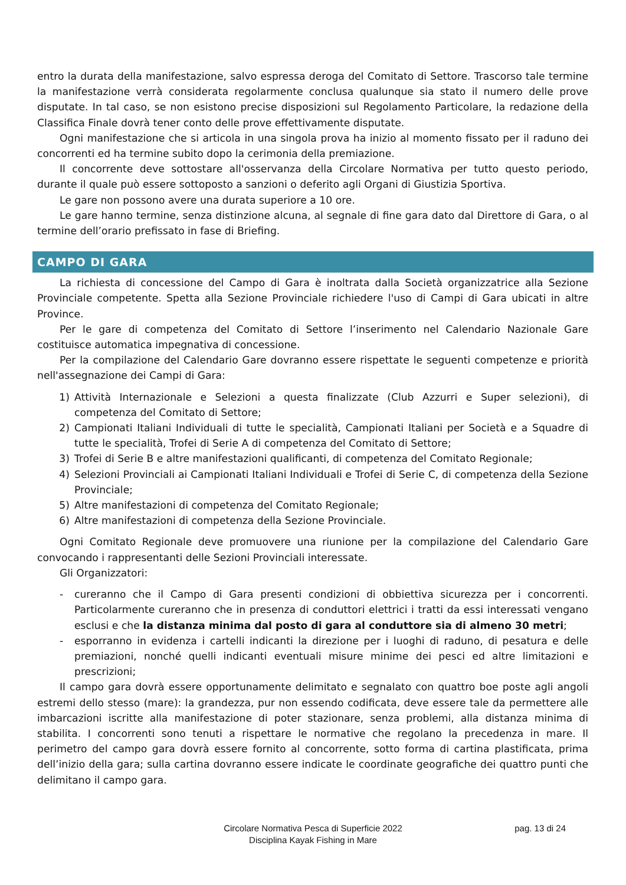entro la durata della manifestazione, salvo espressa deroga del Comitato di Settore. Trascorso tale termine la manifestazione verrà considerata regolarmente conclusa qualunque sia stato il numero delle prove disputate. In tal caso, se non esistono precise disposizioni sul Regolamento Particolare, la redazione della Classifica Finale dovrà tener conto delle prove effettivamente disputate.
Ogni manifestazione che si articola in una singola prova ha inizio al momento fissato per il raduno dei concorrenti ed ha termine subito dopo la cerimonia della premiazione.
Il concorrente deve sottostare all'osservanza della Circolare Normativa per tutto questo periodo, durante il quale può essere sottoposto a sanzioni o deferito agli Organi di Giustizia Sportiva.
Le gare non possono avere una durata superiore a 10 ore.
Le gare hanno termine, senza distinzione alcuna, al segnale di fine gara dato dal Direttore di Gara, o al termine dell’orario prefissato in fase di Briefing.
CAMPO DI GARA
La richiesta di concessione del Campo di Gara è inoltrata dalla Società organizzatrice alla Sezione Provinciale competente. Spetta alla Sezione Provinciale richiedere l'uso di Campi di Gara ubicati in altre Province.
Per le gare di competenza del Comitato di Settore l’inserimento nel Calendario Nazionale Gare costituisce automatica impegnativa di concessione.
Per la compilazione del Calendario Gare dovranno essere rispettate le seguenti competenze e priorità nell'assegnazione dei Campi di Gara:
1) Attività Internazionale e Selezioni a questa finalizzate (Club Azzurri e Super selezioni), di competenza del Comitato di Settore;
2) Campionati Italiani Individuali di tutte le specialità, Campionati Italiani per Società e a Squadre di tutte le specialità, Trofei di Serie A di competenza del Comitato di Settore;
3) Trofei di Serie B e altre manifestazioni qualificanti, di competenza del Comitato Regionale;
4) Selezioni Provinciali ai Campionati Italiani Individuali e Trofei di Serie C, di competenza della Sezione Provinciale;
5) Altre manifestazioni di competenza del Comitato Regionale;
6) Altre manifestazioni di competenza della Sezione Provinciale.
Ogni Comitato Regionale deve promuovere una riunione per la compilazione del Calendario Gare convocando i rappresentanti delle Sezioni Provinciali interessate.
Gli Organizzatori:
- cureranno che il Campo di Gara presenti condizioni di obbiettiva sicurezza per i concorrenti. Particolarmente cureranno che in presenza di conduttori elettrici i tratti da essi interessati vengano esclusi e che la distanza minima dal posto di gara al conduttore sia di almeno 30 metri;
- esporranno in evidenza i cartelli indicanti la direzione per i luoghi di raduno, di pesatura e delle premiazioni, nonché quelli indicanti eventuali misure minime dei pesci ed altre limitazioni e prescrizioni;
Il campo gara dovrà essere opportunamente delimitato e segnalato con quattro boe poste agli angoli estremi dello stesso (mare): la grandezza, pur non essendo codificata, deve essere tale da permettere alle imbarcazioni iscritte alla manifestazione di poter stazionare, senza problemi, alla distanza minima di stabilita. I concorrenti sono tenuti a rispettare le normative che regolano la precedenza in mare. Il perimetro del campo gara dovrà essere fornito al concorrente, sotto forma di cartina plastificata, prima dell’inizio della gara; sulla cartina dovranno essere indicate le coordinate geografiche dei quattro punti che delimitano il campo gara.
Circolare Normativa Pesca di Superficie 2022
Disciplina Kayak Fishing in Mare
pag. 13 di 24